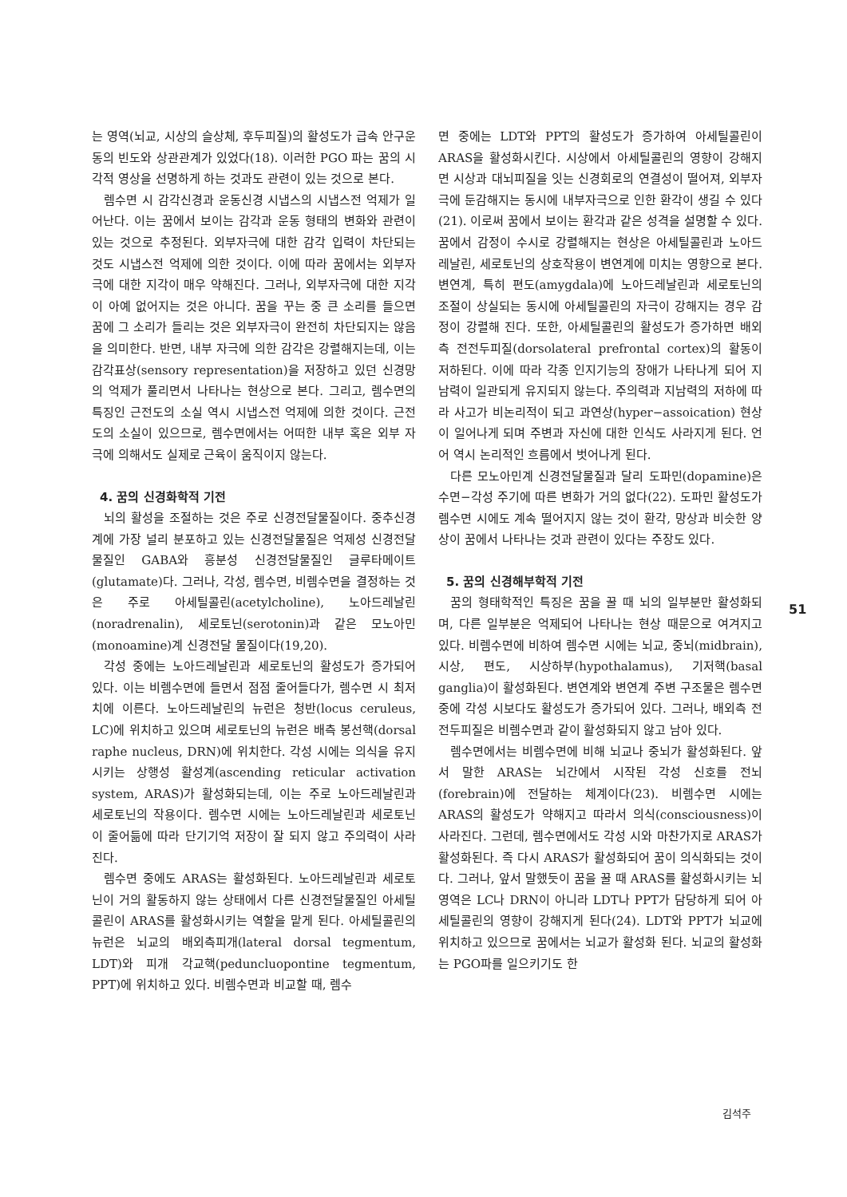는 영역(뇌교, 시상의 슬상체, 후두피질)의 활성도가 급속 안구운동의 빈도와 상관관계가 있었다(18). 이러한 PGO 파는 꿈의 시각적 영상을 선명하게 하는 것과도 관련이 있는 것으로 본다.
렘수면 시 감각신경과 운동신경 시냅스의 시냅스전 억제가 일어난다. 이는 꿈에서 보이는 감각과 운동 형태의 변화와 관련이 있는 것으로 추정된다. 외부자극에 대한 감각 입력이 차단되는 것도 시냅스전 억제에 의한 것이다. 이에 따라 꿈에서는 외부자극에 대한 지각이 매우 약해진다. 그러나, 외부자극에 대한 지각이 아예 없어지는 것은 아니다. 꿈을 꾸는 중 큰 소리를 들으면 꿈에 그 소리가 들리는 것은 외부자극이 완전히 차단되지는 않음을 의미한다. 반면, 내부 자극에 의한 감각은 강렬해지는데, 이는 감각표상(sensory representation)을 저장하고 있던 신경망의 억제가 풀리면서 나타나는 현상으로 본다. 그리고, 렘수면의 특징인 근전도의 소실 역시 시냅스전 억제에 의한 것이다. 근전도의 소실이 있으므로, 렘수면에서는 어떠한 내부 혹은 외부 자극에 의해서도 실제로 근육이 움직이지 않는다.
4. 꿈의 신경화학적 기전
뇌의 활성을 조절하는 것은 주로 신경전달물질이다. 중추신경계에 가장 널리 분포하고 있는 신경전달물질은 억제성 신경전달물질인 GABA와 흥분성 신경전달물질인 글루타메이트(glutamate)다. 그러나, 각성, 렘수면, 비렘수면을 결정하는 것은 주로 아세틸콜린(acetylcholine), 노아드레날린(noradrenalin), 세로토닌(serotonin)과 같은 모노아민(monoamine)계 신경전달 물질이다(19,20).
각성 중에는 노아드레날린과 세로토닌의 활성도가 증가되어 있다. 이는 비렘수면에 들면서 점점 줄어들다가, 렘수면 시 최저치에 이른다. 노아드레날린의 뉴런은 청반(locus ceruleus, LC)에 위치하고 있으며 세로토닌의 뉴런은 배측 봉선핵(dorsal raphe nucleus, DRN)에 위치한다. 각성 시에는 의식을 유지시키는 상행성 활성계(ascending reticular activation system, ARAS)가 활성화되는데, 이는 주로 노아드레날린과 세로토닌의 작용이다. 렘수면 시에는 노아드레날린과 세로토닌이 줄어듦에 따라 단기기억 저장이 잘 되지 않고 주의력이 사라진다.
렘수면 중에도 ARAS는 활성화된다. 노아드레날린과 세로토닌이 거의 활동하지 않는 상태에서 다른 신경전달물질인 아세틸콜린이 ARAS를 활성화시키는 역할을 맡게 된다. 아세틸콜린의 뉴런은 뇌교의 배외측피개(lateral dorsal tegmentum, LDT)와 피개 각교핵(peduncluopontine tegmentum, PPT)에 위치하고 있다. 비렘수면과 비교할 때, 렘수
면 중에는 LDT와 PPT의 활성도가 증가하여 아세틸콜린이 ARAS을 활성화시킨다. 시상에서 아세틸콜린의 영향이 강해지면 시상과 대뇌피질을 잇는 신경회로의 연결성이 떨어져, 외부자극에 둔감해지는 동시에 내부자극으로 인한 환각이 생길 수 있다(21). 이로써 꿈에서 보이는 환각과 같은 성격을 설명할 수 있다. 꿈에서 감정이 수시로 강렬해지는 현상은 아세틸콜린과 노아드레날린, 세로토닌의 상호작용이 변연계에 미치는 영향으로 본다. 변연계, 특히 편도(amygdala)에 노아드레날린과 세로토닌의 조절이 상실되는 동시에 아세틸콜린의 자극이 강해지는 경우 감정이 강렬해 진다. 또한, 아세틸콜린의 활성도가 증가하면 배외측 전전두피질(dorsolateral prefrontal cortex)의 활동이 저하된다. 이에 따라 각종 인지기능의 장애가 나타나게 되어 지남력이 일관되게 유지되지 않는다. 주의력과 지남력의 저하에 따라 사고가 비논리적이 되고 과연상(hyper−assoication) 현상이 일어나게 되며 주변과 자신에 대한 인식도 사라지게 된다. 언어 역시 논리적인 흐름에서 벗어나게 된다.
다른 모노아민계 신경전달물질과 달리 도파민(dopamine)은 수면−각성 주기에 따른 변화가 거의 없다(22). 도파민 활성도가 렘수면 시에도 계속 떨어지지 않는 것이 환각, 망상과 비슷한 양상이 꿈에서 나타나는 것과 관련이 있다는 주장도 있다.
5. 꿈의 신경해부학적 기전
꿈의 형태학적인 특징은 꿈을 꿀 때 뇌의 일부분만 활성화되며, 다른 일부분은 억제되어 나타나는 현상 때문으로 여겨지고 있다. 비렘수면에 비하여 렘수면 시에는 뇌교, 중뇌(midbrain), 시상, 편도, 시상하부(hypothalamus), 기저핵(basal ganglia)이 활성화된다. 변연계와 변연계 주변 구조물은 렘수면 중에 각성 시보다도 활성도가 증가되어 있다. 그러나, 배외측 전전두피질은 비렘수면과 같이 활성화되지 않고 남아 있다.
렘수면에서는 비렘수면에 비해 뇌교나 중뇌가 활성화된다. 앞서 말한 ARAS는 뇌간에서 시작된 각성 신호를 전뇌(forebrain)에 전달하는 체계이다(23). 비렘수면 시에는 ARAS의 활성도가 약해지고 따라서 의식(consciousness)이 사라진다. 그런데, 렘수면에서도 각성 시와 마찬가지로 ARAS가 활성화된다. 즉 다시 ARAS가 활성화되어 꿈이 의식화되는 것이다. 그러나, 앞서 말했듯이 꿈을 꿀 때 ARAS를 활성화시키는 뇌 영역은 LC나 DRN이 아니라 LDT나 PPT가 담당하게 되어 아세틸콜린의 영향이 강해지게 된다(24). LDT와 PPT가 뇌교에 위치하고 있으므로 꿈에서는 뇌교가 활성화 된다. 뇌교의 활성화는 PGO파를 일으키기도 한
51
김석주